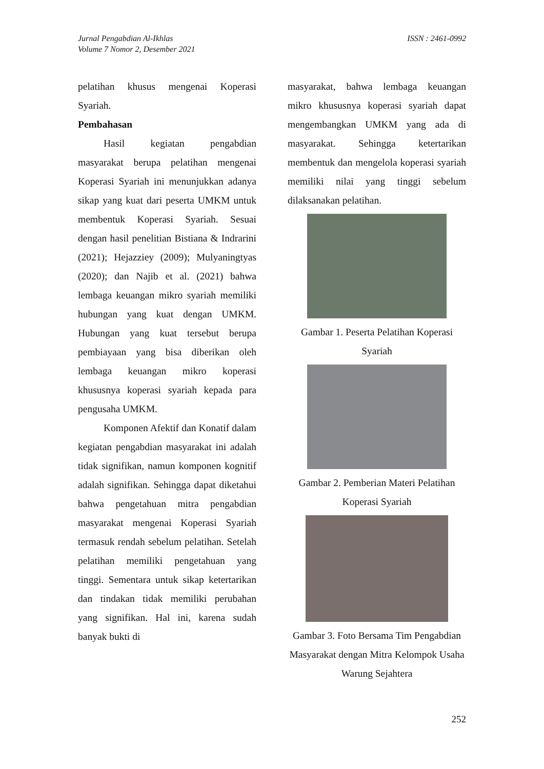Jurnal Pengabdian Al-Ikhlas
Volume 7 Nomor 2, Desember 2021
ISSN : 2461-0992
pelatihan khusus mengenai Koperasi Syariah.
Pembahasan
Hasil kegiatan pengabdian masyarakat berupa pelatihan mengenai Koperasi Syariah ini menunjukkan adanya sikap yang kuat dari peserta UMKM untuk membentuk Koperasi Syariah. Sesuai dengan hasil penelitian Bistiana & Indrarini (2021); Hejazziey (2009); Mulyaningtyas (2020); dan Najib et al. (2021) bahwa lembaga keuangan mikro syariah memiliki hubungan yang kuat dengan UMKM. Hubungan yang kuat tersebut berupa pembiayaan yang bisa diberikan oleh lembaga keuangan mikro koperasi khususnya koperasi syariah kepada para pengusaha UMKM.
Komponen Afektif dan Konatif dalam kegiatan pengabdian masyarakat ini adalah tidak signifikan, namun komponen kognitif adalah signifikan. Sehingga dapat diketahui bahwa pengetahuan mitra pengabdian masyarakat mengenai Koperasi Syariah termasuk rendah sebelum pelatihan. Setelah pelatihan memiliki pengetahuan yang tinggi. Sementara untuk sikap ketertarikan dan tindakan tidak memiliki perubahan yang signifikan. Hal ini, karena sudah banyak bukti di
masyarakat, bahwa lembaga keuangan mikro khususnya koperasi syariah dapat mengembangkan UMKM yang ada di masyarakat. Sehingga ketertarikan membentuk dan mengelola koperasi syariah memiliki nilai yang tinggi sebelum dilaksanakan pelatihan.
Gambar 1. Peserta Pelatihan Koperasi Syariah
Gambar 2. Pemberian Materi Pelatihan Koperasi Syariah
Gambar 3. Foto Bersama Tim Pengabdian Masyarakat dengan Mitra Kelompok Usaha Warung Sejahtera
252